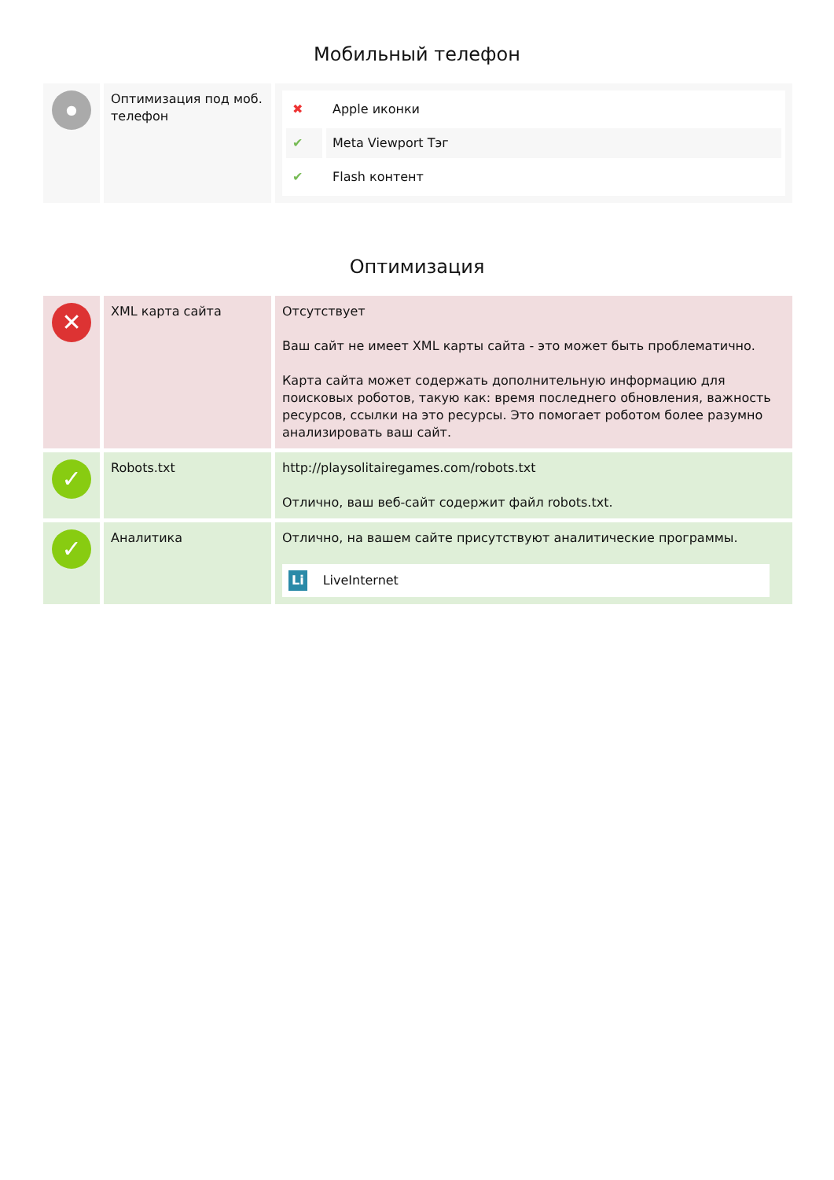Мобильный телефон
| ● | Оптимизация под моб. телефон | / ✖ / Apple иконки / / ✔ / Meta Viewport Тэг / / ✔ / Flash контент / |
Оптимизация
| ✕ | XML карта сайта | Отсутствует Ваш сайт не имеет XML карты сайта - это может быть проблематично. Карта сайта может содержать дополнительную информацию для поисковых роботов, такую как: время последнего обновления, важность ресурсов, ссылки на это ресурсы. Это помогает роботом более разумно анализировать ваш сайт. |
| ✓ | Robots.txt | http://playsolitairegames.com/robots.txt Отлично, ваш веб-сайт содержит файл robots.txt. |
| ✓ | Аналитика | Отлично, на вашем сайте присутствуют аналитические программы. Li LiveInternet |